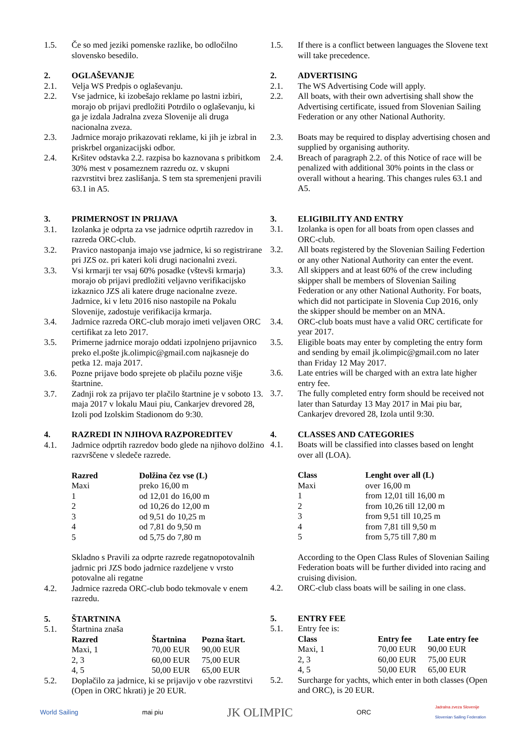1.5. Če so med jeziki pomenske razlike, bo odločilno slovensko besedilo.
2. OGLAŠEVANJE
2.1. Velja WS Predpis o oglaševanju.
2.2. Vse jadrnice, ki izobešajo reklame po lastni izbiri, morajo ob prijavi predložiti Potrdilo o oglaševanju, ki ga je izdala Jadralna zveza Slovenije ali druga nacionalna zveza.
2.3. Jadrnice morajo prikazovati reklame, ki jih je izbral in priskrbel organizacijski odbor.
2.4. Kršitev odstavka 2.2. razpisa bo kaznovana s pribitkom 30% mest v posameznem razredu oz. v skupni razvrstitvi brez zaslišanja. S tem sta spremenjeni pravili 63.1 in A5.
3. PRIMERNOST IN PRIJAVA
3.1. Izolanka je odprta za vse jadrnice odprtih razredov in razreda ORC-club.
3.2. Pravico nastopanja imajo vse jadrnice, ki so registrirane pri JZS oz. pri kateri koli drugi nacionalni zvezi.
3.3. Vsi krmarji ter vsaj 60% posadke (vštevši krmarja) morajo ob prijavi predložiti veljavno verifikacijsko izkaznico JZS ali katere druge nacionalne zveze. Jadrnice, ki v letu 2016 niso nastopile na Pokalu Slovenije, zadostuje verifikacija krmarja.
3.4. Jadrnice razreda ORC-club morajo imeti veljaven ORC certifikat za leto 2017.
3.5. Primerne jadrnice morajo oddati izpolnjeno prijavnico preko el.pošte jk.olimpic@gmail.com najkasneje do petka 12. maja 2017.
3.6. Pozne prijave bodo sprejete ob plačilu pozne višje štartnine.
3.7. Zadnji rok za prijavo ter plačilo štartnine je v soboto 13. maja 2017 v lokalu Maui piu, Cankarjev drevored 28, Izoli pod Izolskim Stadionom do 9:30.
4. RAZREDI IN NJIHOVA RAZPOREDITEV
4.1. Jadrnice odprtih razredov bodo glede na njihovo dolžino razvrščene v sledeče razrede.
| Razred | Dolžina čez vse (L) |
| --- | --- |
| Maxi | preko 16,00 m |
| 1 | od 12,01 do 16,00 m |
| 2 | od 10,26 do 12,00 m |
| 3 | od 9,51 do 10,25 m |
| 4 | od 7,81 do 9,50 m |
| 5 | od 5,75 do 7,80 m |
Skladno s Pravili za odprte razrede regatnopotovalnih jadrnic pri JZS bodo jadrnice razdeljene v vrsto potovalne ali regatne
4.2. Jadrnice razreda ORC-club bodo tekmovale v enem razredu.
5. ŠTARTNINA
5.1. Štartnina znaša
| Razred | Štartnina | Pozna štart. |
| --- | --- | --- |
| Maxi, 1 | 70,00 EUR | 90,00 EUR |
| 2, 3 | 60,00 EUR | 75,00 EUR |
| 4, 5 | 50,00 EUR | 65,00 EUR |
5.2. Doplačilo za jadrnice, ki se prijavijo v obe razvrstitvi (Open in ORC hkrati) je 20 EUR.
1.5. If there is a conflict between languages the Slovene text will take precedence.
2. ADVERTISING
2.1. The WS Advertising Code will apply.
2.2. All boats, with their own advertising shall show the Advertising certificate, issued from Slovenian Sailing Federation or any other National Authority.
2.3. Boats may be required to display advertising chosen and supplied by organising authority.
2.4. Breach of paragraph 2.2. of this Notice of race will be penalized with additional 30% points in the class or overall without a hearing. This changes rules 63.1 and A5.
3. ELIGIBILITY AND ENTRY
3.1. Izolanka is open for all boats from open classes and ORC-club.
3.2. All boats registered by the Slovenian Sailing Federtion or any other National Authority can enter the event.
3.3. All skippers and at least 60% of the crew including skipper shall be members of Slovenian Sailing Federation or any other National Authority. For boats, which did not participate in Slovenia Cup 2016, only the skipper should be member on an MNA.
3.4. ORC-club boats must have a valid ORC certificate for year 2017.
3.5. Eligible boats may enter by completing the entry form and sending by email jk.olimpic@gmail.com no later than Friday 12 May 2017.
3.6. Late entries will be charged with an extra late higher entry fee.
3.7. The fully completed entry form should be received not later than Saturday 13 May 2017 in Mai piu bar, Cankarjev drevored 28, Izola until 9:30.
4. CLASSES AND CATEGORIES
4.1. Boats will be classified into classes based on lenght over all (LOA).
| Class | Lenght over all (L) |
| --- | --- |
| Maxi | over 16,00 m |
| 1 | from 12,01 till 16,00 m |
| 2 | from 10,26 till 12,00 m |
| 3 | from 9,51 till 10,25 m |
| 4 | from 7,81 till 9,50 m |
| 5 | from 5,75 till 7,80 m |
According to the Open Class Rules of Slovenian Sailing Federation boats will be further divided into racing and cruising division.
4.2. ORC-club class boats will be sailing in one class.
5. ENTRY FEE
5.1. Entry fee is:
| Class | Entry fee | Late entry fee |
| --- | --- | --- |
| Maxi, 1 | 70,00 EUR | 90,00 EUR |
| 2, 3 | 60,00 EUR | 75,00 EUR |
| 4, 5 | 50,00 EUR | 65,00 EUR |
5.2. Surcharge for yachts, which enter in both classes (Open and ORC), is 20 EUR.
World Sailing mai piu JK OLIMPIC ORC Jadralna zveza Slovenije
Slovenian Sailing Federation